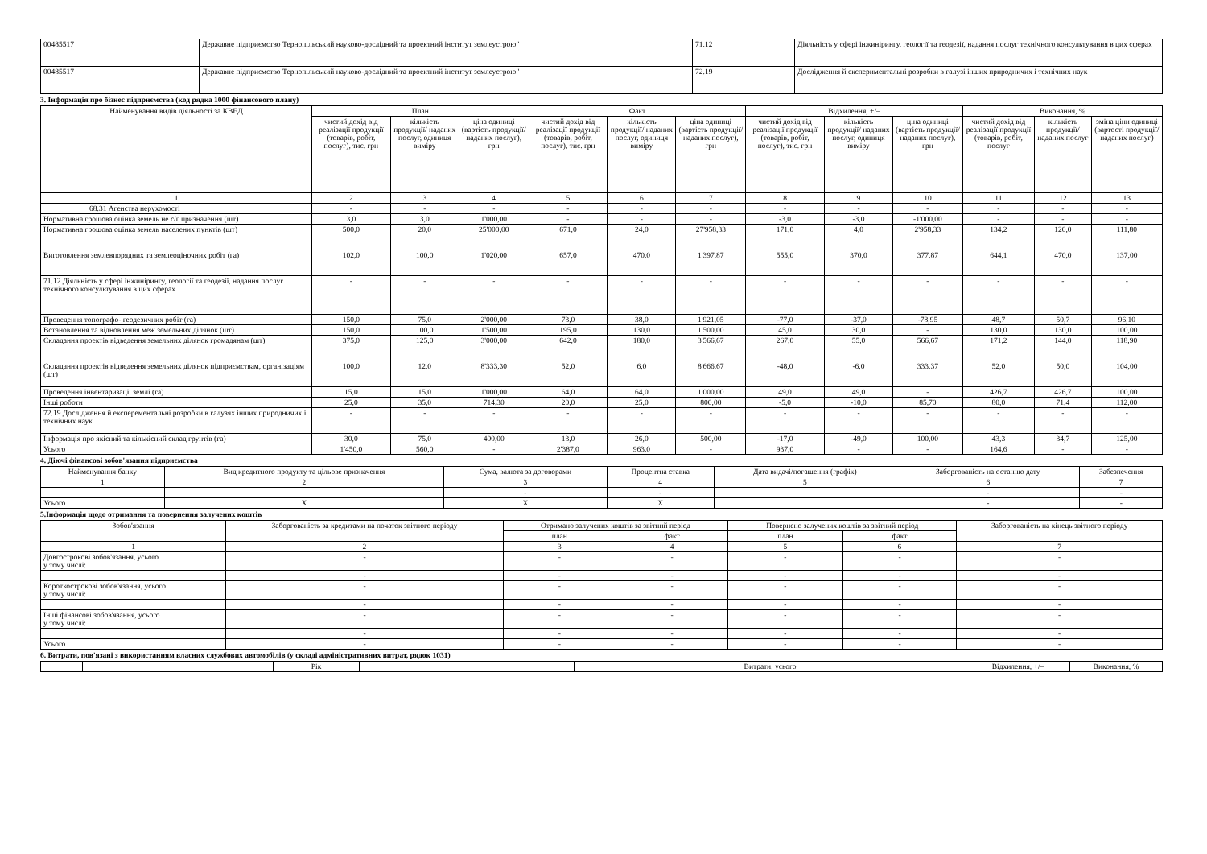| 00485517 | Державне підприємство Тернопільський науково-дослідний та проектний інститут землеустрою" | 71.12 | Діяльність у сфері інжинірингу, геології та геодезії, надання послуг технічного консультування в цих сферах |
| 00485517 | Державне підприємство Тернопільський науково-дослідний та проектний інститут землеустрою" | 72.19 | Дослідження й експериментальні розробки в галузі інших природничих і технічних наук |
3. Інформація про бізнес підприємства (код рядка 1000 фінансового плану)
| Найменування видів діяльності за КВЕД | План | | | Факт | | | Відхилення, +/– | | | Виконання, % | | |
| --- | --- | --- | --- | --- | --- | --- | --- | --- | --- | --- | --- | --- |
| | чистий дохід від реалізації продукції (товарів, робіт, послуг), тис. грн | кількість продукції/ наданих послуг, одиниця виміру | ціна одиниці (вартість продукції/ наданих послуг), грн | чистий дохід від реалізації продукції (товарів, робіт, послуг), тис. грн | кількість продукції/ наданих послуг, одиниця виміру | ціна одиниці (вартість продукції/ наданих послуг), грн | чистий дохід від реалізації продукції (товарів, робіт, послуг), тис. грн | кількість продукції/ наданих послуг, одиниця виміру | ціна одиниці (вартість продукції/ наданих послуг), грн | чистий дохід від реалізації продукції (товарів, робіт, послуг | кількість продукції/ наданих послуг | зміна ціни одиниці (вартості продукції/ наданих послуг) |
| 1 | 2 | 3 | 4 | 5 | 6 | 7 | 8 | 9 | 10 | 11 | 12 | 13 |
| 68.31 Агенства нерухомості | - | - | - | - | - | - | - | - | - | - | - | - |
| Нормативна грошова оцінка земель не с/г призначення (шт) | 3,0 | 3,0 | 1'000,00 | - | - | - | -3,0 | -3,0 | -1'000,00 | - | - | - |
| Нормативна грошова оцінка земель населених пунктів (шт) | 500,0 | 20,0 | 25'000,00 | 671,0 | 24,0 | 27'958,33 | 171,0 | 4,0 | 2'958,33 | 134,2 | 120,0 | 111,80 |
| Виготовлення землевпорядних та землеоціночних робіт (га) | 102,0 | 100,0 | 1'020,00 | 657,0 | 470,0 | 1'397,87 | 555,0 | 370,0 | 377,87 | 644,1 | 470,0 | 137,00 |
| 71.12 Діяльність у сфері інжинірингу, геології та геодезії, надання послуг технічного консультування в цих сферах | - | - | - | - | - | - | - | - | - | - | - | - |
| Проведення топографо- геодезичних робіт (га) | 150,0 | 75,0 | 2'000,00 | 73,0 | 38,0 | 1'921,05 | -77,0 | -37,0 | -78,95 | 48,7 | 50,7 | 96,10 |
| Встановлення та відновлення меж земельних ділянок (шт) | 150,0 | 100,0 | 1'500,00 | 195,0 | 130,0 | 1'500,00 | 45,0 | 30,0 | - | 130,0 | 130,0 | 100,00 |
| Складання проектів відведення земельних ділянок громадянам (шт) | 375,0 | 125,0 | 3'000,00 | 642,0 | 180,0 | 3'566,67 | 267,0 | 55,0 | 566,67 | 171,2 | 144,0 | 118,90 |
| Складання проектів відведення земельних ділянок підприємствам, організаціям (шт) | 100,0 | 12,0 | 8'333,30 | 52,0 | 6,0 | 8'666,67 | -48,0 | -6,0 | 333,37 | 52,0 | 50,0 | 104,00 |
| Проведення інвентаризації землі (га) | 15,0 | 15,0 | 1'000,00 | 64,0 | 64,0 | 1'000,00 | 49,0 | 49,0 | - | 426,7 | 426,7 | 100,00 |
| Інші роботи | 25,0 | 35,0 | 714,30 | 20,0 | 25,0 | 800,00 | -5,0 | -10,0 | 85,70 | 80,0 | 71,4 | 112,00 |
| 72.19 Дослідження й експерементальні розробки в галузях інших природничих і технічних наук | - | - | - | - | - | - | - | - | - | - | - | - |
| Інформація про якісний та кількісний склад грунтів (га) | 30,0 | 75,0 | 400,00 | 13,0 | 26,0 | 500,00 | -17,0 | -49,0 | 100,00 | 43,3 | 34,7 | 125,00 |
| Усього | 1'450,0 | 560,0 | - | 2'387,0 | 963,0 | - | 937,0 | - | - | 164,6 | - | - |
4. Діючі фінансові зобов'язання підприємства
| Найменування банку | Вид кредитного продукту та цільове призначення | Сума, валюта за договорами | Процентна ставка | Дата видачі/погашення (графік) | Заборгованість на останню дату | Забезпечення |
| --- | --- | --- | --- | --- | --- | --- |
| 1 | 2 | 3 | 4 | 5 | 6 | 7 |
| | | - | - | | - | - |
| Усього | X | X | X | | - | - |
5.Інформація щодо отримання та повернення залучених коштів
| Зобов'язання | Заборгованість за кредитами на початок звітного періоду | Отримано залучених коштів за звітний період | | Повернено залучених коштів за звітний період | | Заборгованість на кінець звітного періоду |
| --- | --- | --- | --- | --- | --- | --- |
| | | план | факт | план | факт | |
| 1 | 2 | 3 | 4 | 5 | 6 | 7 |
| Довгострокові зобов'язання, усього у тому числі: | - | - | - | - | - | - |
| | - | - | - | - | - | - |
| Короткострокові зобов'язання, усього у тому числі: | - | - | - | - | - | - |
| | - | - | - | - | - | - |
| Інші фінансові зобов'язання, усього у тому числі: | - | - | - | - | - | - |
| | - | - | - | - | - | - |
| Усього | - | - | - | - | - | - |
6. Витрати, пов'язані з використанням власних службових автомобілів (у складі адміністративних витрат, рядок 1031)
| | | Рік | | Витрати, усього | Відхилення, +/– | Виконання, % |